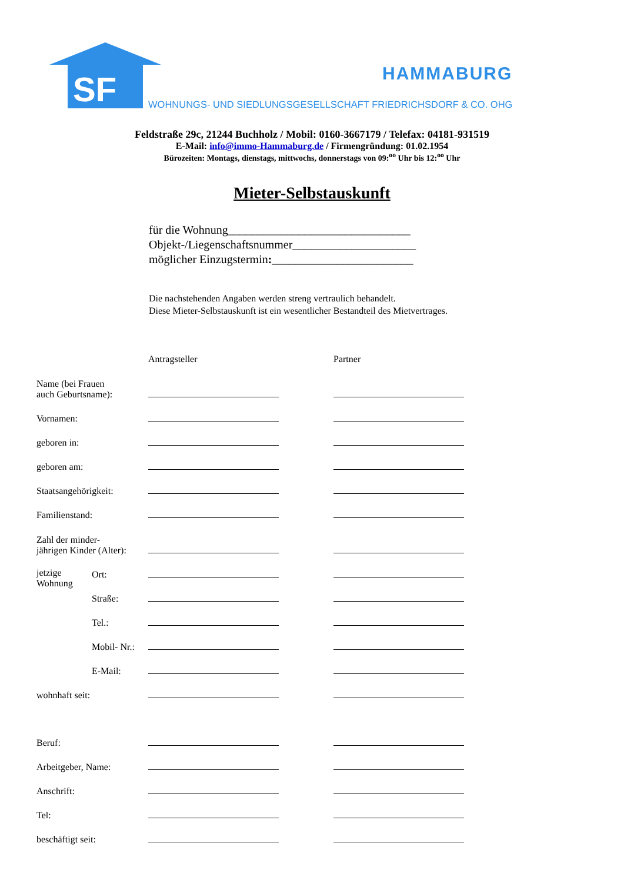SF
HAMMABURG
WOHNUNGS- UND SIEDLUNGSGESELLSCHAFT FRIEDRICHSDORF & CO. OHG
Feldstraße 29c, 21244 Buchholz / Mobil: 0160-3667179 / Telefax: 04181-931519
E-Mail: info@immo-Hammaburg.de / Firmengründung: 01.02.1954
Bürozeiten: Montags, dienstags, mittwochs, donnerstags von 09:<sup>oo</sup> Uhr bis 12:<sup>oo</sup> Uhr
Mieter-Selbstauskunft
für die Wohnung_______________________________
Objekt-/Liegenschaftsnummer_____________________
möglicher Einzugstermin:________________________
Die nachstehenden Angaben werden streng vertraulich behandelt.
Diese Mieter-Selbstauskunft ist ein wesentlicher Bestandteil des Mietvertrages.
| | | Antragsteller | Partner |
| Name (bei Frauen auch Geburtsname): | | | |
| Vornamen: | | | |
| geboren in: | | | |
| geboren am: | | | |
| Staatsangehörigkeit: | | | |
| Familienstand: | | | |
| Zahl der minder- jährigen Kinder (Alter): | | | |
| jetzige Wohnung | Ort: | | |
| | Straße: | | |
| | Tel.: | | |
| | Mobil- Nr.: | | |
| | E-Mail: | | |
| wohnhaft seit: | | | |
| Beruf: | | | |
| Arbeitgeber, Name: | | | |
| Anschrift: | | | |
| Tel: | | | |
| beschäftigt seit: | | | |